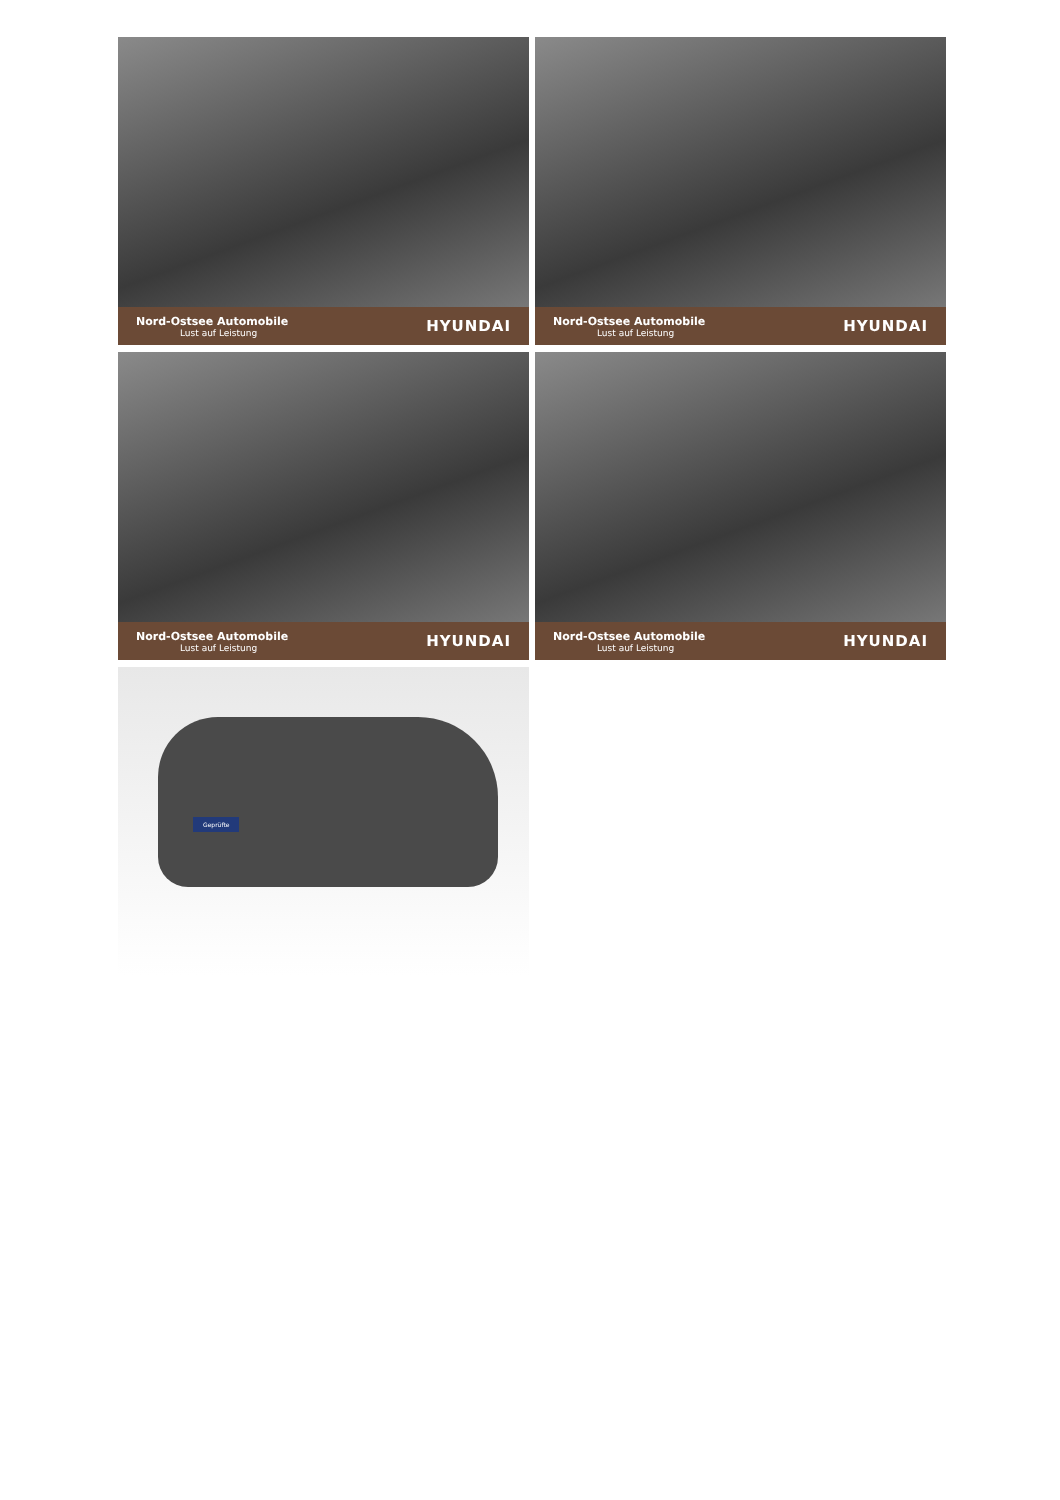Nord-Ostsee Automobile
Lust auf Leistung
HYUNDAI
Nord-Ostsee Automobile
Lust auf Leistung
HYUNDAI
Nord-Ostsee Automobile
Lust auf Leistung
HYUNDAI
Nord-Ostsee Automobile
Lust auf Leistung
HYUNDAI
Geprüfte